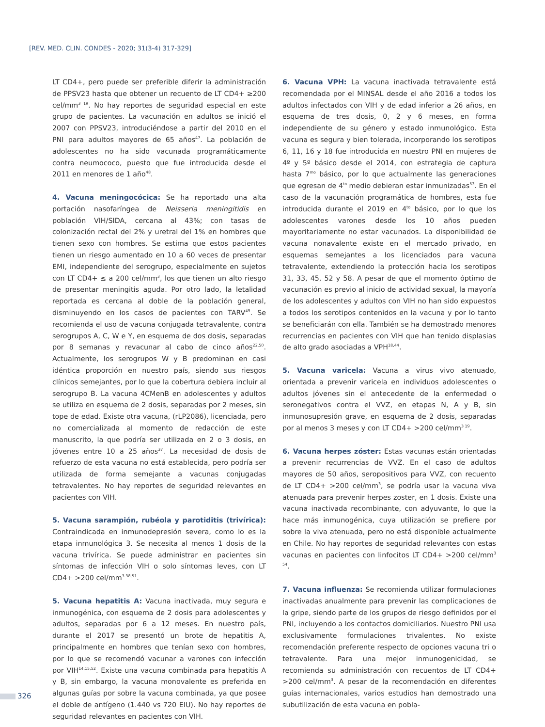[REV. MED. CLIN. CONDES - 2020; 31(3-4) 317-329]
LT CD4+, pero puede ser preferible diferir la administración de PPSV23 hasta que obtener un recuento de LT CD4+ ≥200 cel/mm<sup>3 19</sup>. No hay reportes de seguridad especial en este grupo de pacientes. La vacunación en adultos se inició el 2007 con PPSV23, introduciéndose a partir del 2010 en el PNI para adultos mayores de 65 años<sup>47</sup>. La población de adolescentes no ha sido vacunada programáticamente contra neumococo, puesto que fue introducida desde el 2011 en menores de 1 año<sup>48</sup>.
4. Vacuna meningocócica: Se ha reportado una alta portación nasofaríngea de Neisseria meningitidis en población VIH/SIDA, cercana al 43%; con tasas de colonización rectal del 2% y uretral del 1% en hombres que tienen sexo con hombres. Se estima que estos pacientes tienen un riesgo aumentado en 10 a 60 veces de presentar EMI, independiente del serogrupo, especialmente en sujetos con LT CD4+ ≤ a 200 cel/mm<sup>3</sup>, los que tienen un alto riesgo de presentar meningitis aguda. Por otro lado, la letalidad reportada es cercana al doble de la población general, disminuyendo en los casos de pacientes con TARV<sup>49</sup>. Se recomienda el uso de vacuna conjugada tetravalente, contra serogrupos A, C, W e Y, en esquema de dos dosis, separadas por 8 semanas y revacunar al cabo de cinco años<sup>22,50</sup>. Actualmente, los serogrupos W y B predominan en casi idéntica proporción en nuestro país, siendo sus riesgos clínicos semejantes, por lo que la cobertura debiera incluir al serogrupo B. La vacuna 4CMenB en adolescentes y adultos se utiliza en esquema de 2 dosis, separadas por 2 meses, sin tope de edad. Existe otra vacuna, (rLP2086), licenciada, pero no comercializada al momento de redacción de este manuscrito, la que podría ser utilizada en 2 o 3 dosis, en jóvenes entre 10 a 25 años<sup>37</sup>. La necesidad de dosis de refuerzo de esta vacuna no está establecida, pero podría ser utilizada de forma semejante a vacunas conjugadas tetravalentes. No hay reportes de seguridad relevantes en pacientes con VIH.
5. Vacuna sarampión, rubéola y parotiditis (trivírica): Contraindicada en inmunodepresión severa, como lo es la etapa inmunológica 3. Se necesita al menos 1 dosis de la vacuna trivírica. Se puede administrar en pacientes sin síntomas de infección VIH o solo síntomas leves, con LT CD4+ >200 cel/mm<sup>3 38,51</sup>.
5. Vacuna hepatitis A: Vacuna inactivada, muy segura e inmunogénica, con esquema de 2 dosis para adolescentes y adultos, separadas por 6 a 12 meses. En nuestro país, durante el 2017 se presentó un brote de hepatitis A, principalmente en hombres que tenían sexo con hombres, por lo que se recomendó vacunar a varones con infección por VIH<sup>14,15,52</sup>. Existe una vacuna combinada para hepatitis A y B, sin embargo, la vacuna monovalente es preferida en algunas guías por sobre la vacuna combinada, ya que posee el doble de antígeno (1.440 vs 720 EIU). No hay reportes de seguridad relevantes en pacientes con VIH.
6. Vacuna VPH: La vacuna inactivada tetravalente está recomendada por el MINSAL desde el año 2016 a todos los adultos infectados con VIH y de edad inferior a 26 años, en esquema de tres dosis, 0, 2 y 6 meses, en forma independiente de su género y estado inmunológico. Esta vacuna es segura y bien tolerada, incorporando los serotipos 6, 11, 16 y 18 fue introducida en nuestro PNI en mujeres de 4º y 5º básico desde el 2014, con estrategia de captura hasta 7<sup>mo</sup> básico, por lo que actualmente las generaciones que egresan de 4<sup>to</sup> medio debieran estar inmunizadas<sup>53</sup>. En el caso de la vacunación programática de hombres, esta fue introducida durante el 2019 en 4<sup>to</sup> básico, por lo que los adolescentes varones desde los 10 años pueden mayoritariamente no estar vacunados. La disponibilidad de vacuna nonavalente existe en el mercado privado, en esquemas semejantes a los licenciados para vacuna tetravalente, extendiendo la protección hacia los serotipos 31, 33, 45, 52 y 58. A pesar de que el momento óptimo de vacunación es previo al inicio de actividad sexual, la mayoría de los adolescentes y adultos con VIH no han sido expuestos a todos los serotipos contenidos en la vacuna y por lo tanto se beneficiarán con ella. También se ha demostrado menores recurrencias en pacientes con VIH que han tenido displasias de alto grado asociadas a VPH<sup>18,44</sup>.
5. Vacuna varicela: Vacuna a virus vivo atenuado, orientada a prevenir varicela en individuos adolescentes o adultos jóvenes sin el antecedente de la enfermedad o seronegativos contra el VVZ, en etapas N, A y B, sin inmunosupresión grave, en esquema de 2 dosis, separadas por al menos 3 meses y con LT CD4+ >200 cel/mm<sup>3 19</sup>.
6. Vacuna herpes zóster: Estas vacunas están orientadas a prevenir recurrencias de VVZ. En el caso de adultos mayores de 50 años, seropositivos para VVZ, con recuento de LT CD4+ >200 cel/mm<sup>3</sup>, se podría usar la vacuna viva atenuada para prevenir herpes zoster, en 1 dosis. Existe una vacuna inactivada recombinante, con adyuvante, lo que la hace más inmunogénica, cuya utilización se prefiere por sobre la viva atenuada, pero no está disponible actualmente en Chile. No hay reportes de seguridad relevantes con estas vacunas en pacientes con linfocitos LT CD4+ >200 cel/mm<sup>3 54</sup>.
7. Vacuna influenza: Se recomienda utilizar formulaciones inactivadas anualmente para prevenir las complicaciones de la gripe, siendo parte de los grupos de riesgo definidos por el PNI, incluyendo a los contactos domiciliarios. Nuestro PNI usa exclusivamente formulaciones trivalentes. No existe recomendación preferente respecto de opciones vacuna tri o tetravalente. Para una mejor inmunogenicidad, se recomienda su administración con recuentos de LT CD4+ >200 cel/mm<sup>3</sup>. A pesar de la recomendación en diferentes guías internacionales, varios estudios han demostrado una subutilización de esta vacuna en pobla-
326